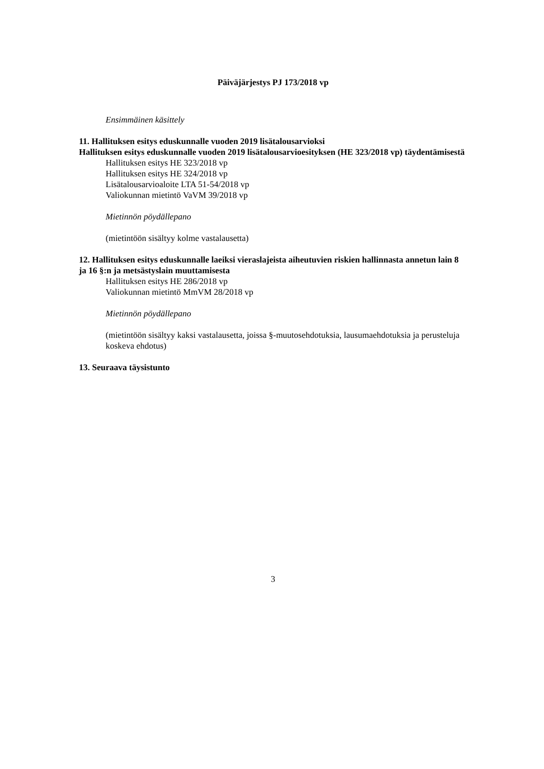Päiväjärjestys PJ 173/2018 vp
Ensimmäinen käsittely
11. Hallituksen esitys eduskunnalle vuoden 2019 lisätalousarvioksi
Hallituksen esitys eduskunnalle vuoden 2019 lisätalousarvioesityksen (HE 323/2018 vp) täydentämisestä
Hallituksen esitys HE 323/2018 vp
Hallituksen esitys HE 324/2018 vp
Lisätalousarvioaloite LTA 51-54/2018 vp
Valiokunnan mietintö VaVM 39/2018 vp
Mietinnön pöydällepano
(mietintöön sisältyy kolme vastalausetta)
12. Hallituksen esitys eduskunnalle laeiksi vieraslajeista aiheutuvien riskien hallinnasta annetun lain 8 ja 16 §:n ja metsästyslain muuttamisesta
Hallituksen esitys HE 286/2018 vp
Valiokunnan mietintö MmVM 28/2018 vp
Mietinnön pöydällepano
(mietintöön sisältyy kaksi vastalausetta, joissa §-muutosehdotuksia, lausumaehdotuksia ja perusteluja koskeva ehdotus)
13. Seuraava täysistunto
3